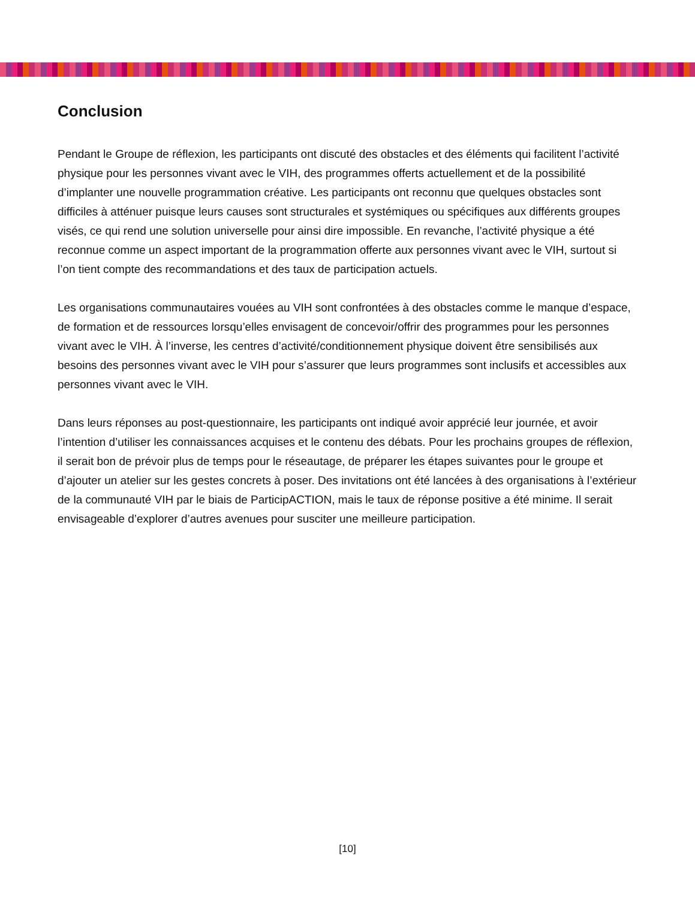Conclusion
Pendant le Groupe de réflexion, les participants ont discuté des obstacles et des éléments qui facilitent l’activité physique pour les personnes vivant avec le VIH, des programmes offerts actuellement et de la possibilité d’implanter une nouvelle programmation créative. Les participants ont reconnu que quelques obstacles sont difficiles à atténuer puisque leurs causes sont structurales et systémiques ou spécifiques aux différents groupes visés, ce qui rend une solution universelle pour ainsi dire impossible. En revanche, l’activité physique a été reconnue comme un aspect important de la programmation offerte aux personnes vivant avec le VIH, surtout si l’on tient compte des recommandations et des taux de participation actuels.
Les organisations communautaires vouées au VIH sont confrontées à des obstacles comme le manque d’espace, de formation et de ressources lorsqu’elles envisagent de concevoir/offrir des programmes pour les personnes vivant avec le VIH. À l’inverse, les centres d’activité/conditionnement physique doivent être sensibilisés aux besoins des personnes vivant avec le VIH pour s’assurer que leurs programmes sont inclusifs et accessibles aux personnes vivant avec le VIH.
Dans leurs réponses au post-questionnaire, les participants ont indiqué avoir apprécié leur journée, et avoir l’intention d’utiliser les connaissances acquises et le contenu des débats. Pour les prochains groupes de réflexion, il serait bon de prévoir plus de temps pour le réseautage, de préparer les étapes suivantes pour le groupe et d’ajouter un atelier sur les gestes concrets à poser. Des invitations ont été lancées à des organisations à l’extérieur de la communauté VIH par le biais de ParticipACTION, mais le taux de réponse positive a été minime. Il serait envisageable d’explorer d’autres avenues pour susciter une meilleure participation.
[10]